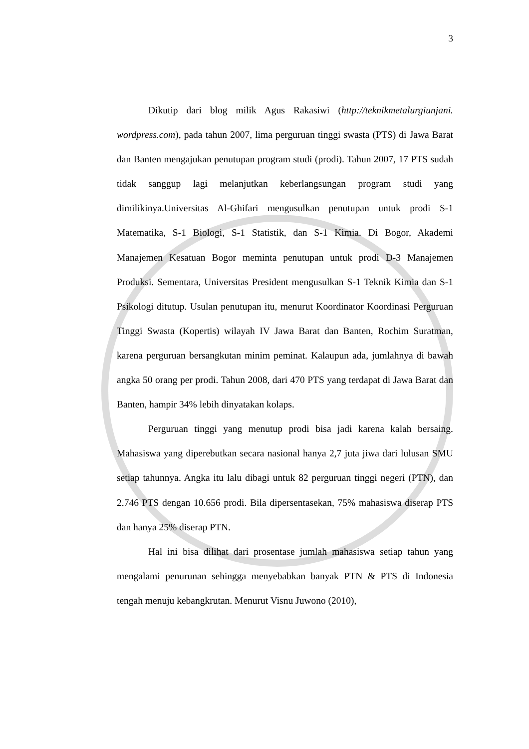3
Dikutip dari blog milik Agus Rakasiwi (http://teknikmetalurgiunjani. wordpress.com), pada tahun 2007, lima perguruan tinggi swasta (PTS) di Jawa Barat dan Banten mengajukan penutupan program studi (prodi). Tahun 2007, 17 PTS sudah tidak sanggup lagi melanjutkan keberlangsungan program studi yang dimilikinya.Universitas Al-Ghifari mengusulkan penutupan untuk prodi S-1 Matematika, S-1 Biologi, S-1 Statistik, dan S-1 Kimia. Di Bogor, Akademi Manajemen Kesatuan Bogor meminta penutupan untuk prodi D-3 Manajemen Produksi. Sementara, Universitas President mengusulkan S-1 Teknik Kimia dan S-1 Psikologi ditutup. Usulan penutupan itu, menurut Koordinator Koordinasi Perguruan Tinggi Swasta (Kopertis) wilayah IV Jawa Barat dan Banten, Rochim Suratman, karena perguruan bersangkutan minim peminat. Kalaupun ada, jumlahnya di bawah angka 50 orang per prodi. Tahun 2008, dari 470 PTS yang terdapat di Jawa Barat dan Banten, hampir 34% lebih dinyatakan kolaps.
Perguruan tinggi yang menutup prodi bisa jadi karena kalah bersaing. Mahasiswa yang diperebutkan secara nasional hanya 2,7 juta jiwa dari lulusan SMU setiap tahunnya. Angka itu lalu dibagi untuk 82 perguruan tinggi negeri (PTN), dan 2.746 PTS dengan 10.656 prodi. Bila dipersentasekan, 75% mahasiswa diserap PTS dan hanya 25% diserap PTN.
Hal ini bisa dilihat dari prosentase jumlah mahasiswa setiap tahun yang mengalami penurunan sehingga menyebabkan banyak PTN & PTS di Indonesia tengah menuju kebangkrutan. Menurut Visnu Juwono (2010),